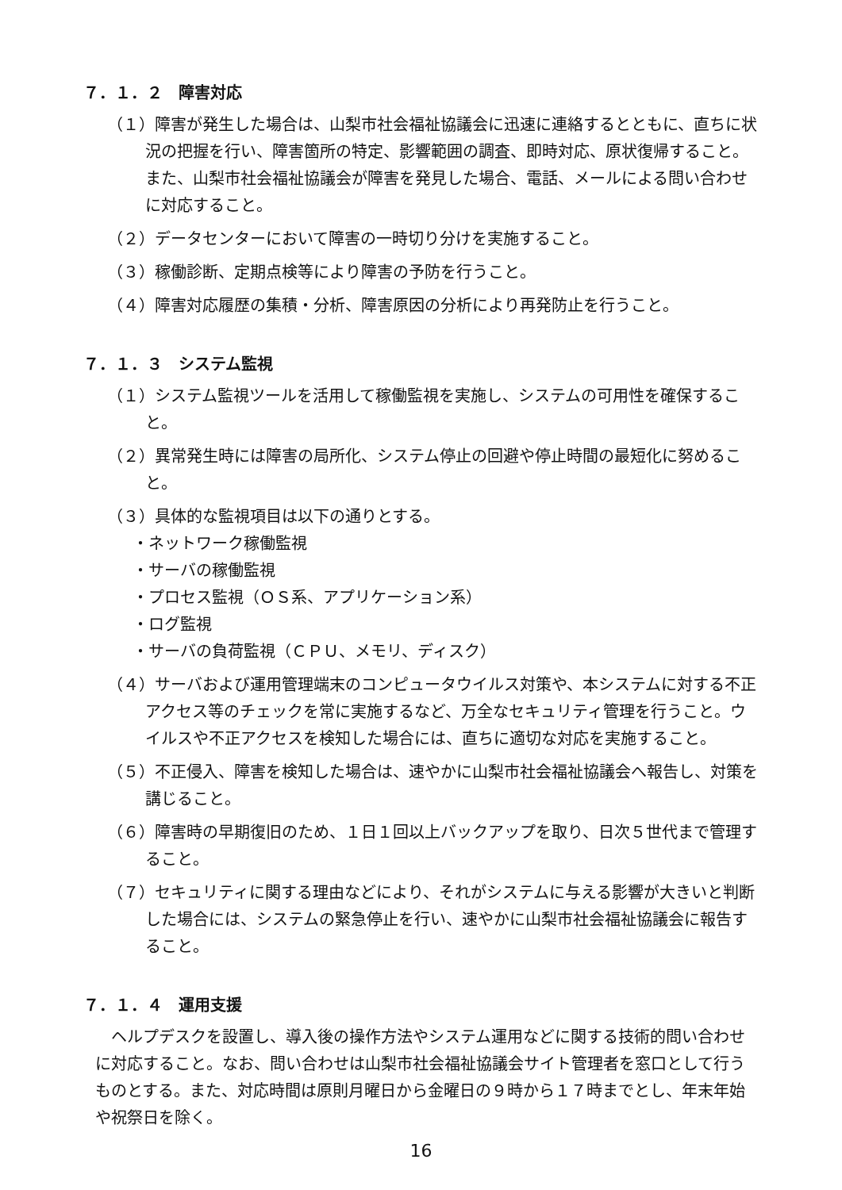７．１．２　障害対応
（１）障害が発生した場合は、山梨市社会福祉協議会に迅速に連絡するとともに、直ちに状況の把握を行い、障害箇所の特定、影響範囲の調査、即時対応、原状復帰すること。また、山梨市社会福祉協議会が障害を発見した場合、電話、メールによる問い合わせに対応すること。
（２）データセンターにおいて障害の一時切り分けを実施すること。
（３）稼働診断、定期点検等により障害の予防を行うこと。
（４）障害対応履歴の集積・分析、障害原因の分析により再発防止を行うこと。
７．１．３　システム監視
（１）システム監視ツールを活用して稼働監視を実施し、システムの可用性を確保すること。
（２）異常発生時には障害の局所化、システム停止の回避や停止時間の最短化に努めること。
（３）具体的な監視項目は以下の通りとする。
・ネットワーク稼働監視
・サーバの稼働監視
・プロセス監視（ＯＳ系、アプリケーション系）
・ログ監視
・サーバの負荷監視（ＣＰＵ、メモリ、ディスク）
（４）サーバおよび運用管理端末のコンピュータウイルス対策や、本システムに対する不正アクセス等のチェックを常に実施するなど、万全なセキュリティ管理を行うこと。ウイルスや不正アクセスを検知した場合には、直ちに適切な対応を実施すること。
（５）不正侵入、障害を検知した場合は、速やかに山梨市社会福祉協議会へ報告し、対策を講じること。
（６）障害時の早期復旧のため、１日１回以上バックアップを取り、日次５世代まで管理すること。
（７）セキュリティに関する理由などにより、それがシステムに与える影響が大きいと判断した場合には、システムの緊急停止を行い、速やかに山梨市社会福祉協議会に報告すること。
７．１．４　運用支援
ヘルプデスクを設置し、導入後の操作方法やシステム運用などに関する技術的問い合わせに対応すること。なお、問い合わせは山梨市社会福祉協議会サイト管理者を窓口として行うものとする。また、対応時間は原則月曜日から金曜日の９時から１７時までとし、年末年始や祝祭日を除く。
16